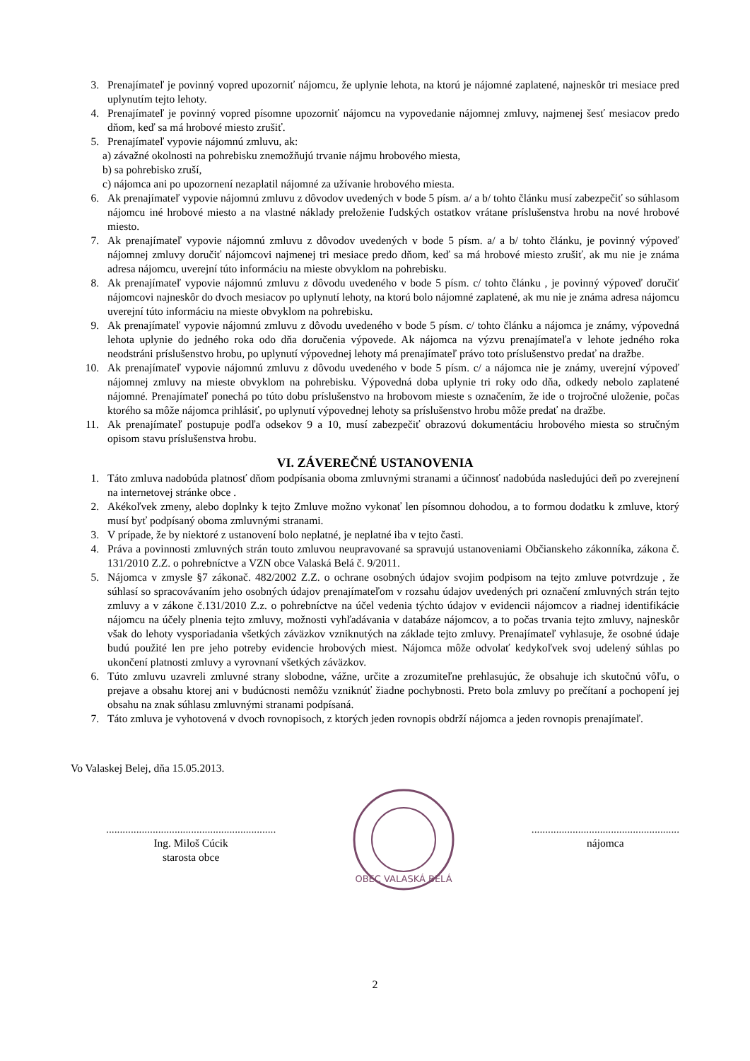3. Prenajímateľ je povinný vopred upozorniť nájomcu, že uplynie lehota, na ktorú je nájomné zaplatené, najneskôr tri mesiace pred uplynutím tejto lehoty.
4. Prenajímateľ je povinný vopred písomne upozorniť nájomcu na vypovedanie nájomnej zmluvy, najmenej šesť mesiacov predo dňom, keď sa má hrobové miesto zrušiť.
5. Prenajímateľ vypovie nájomnú zmluvu, ak:
a) závažné okolnosti na pohrebisku znemožňujú trvanie nájmu hrobového miesta,
b) sa pohrebisko zruší,
c) nájomca ani po upozornení nezaplatil nájomné za užívanie hrobového miesta.
6. Ak prenajímateľ vypovie nájomnú zmluvu z dôvodov uvedených v bode 5 písm. a/ a b/ tohto článku musí zabezpečiť so súhlasom nájomcu iné hrobové miesto a na vlastné náklady preloženie ľudských ostatkov vrátane príslušenstva hrobu na nové hrobové miesto.
7. Ak prenajímateľ vypovie nájomnú zmluvu z dôvodov uvedených v bode 5 písm. a/ a b/ tohto článku, je povinný výpoveď nájomnej zmluvy doručiť nájomcovi najmenej tri mesiace predo dňom, keď sa má hrobové miesto zrušiť, ak mu nie je známa adresa nájomcu, uverejní túto informáciu na mieste obvyklom na pohrebisku.
8. Ak prenajímateľ vypovie nájomnú zmluvu z dôvodu uvedeného v bode 5 písm. c/ tohto článku , je povinný výpoveď doručiť nájomcovi najneskôr do dvoch mesiacov po uplynutí lehoty, na ktorú bolo nájomné zaplatené, ak mu nie je známa adresa nájomcu uverejní túto informáciu na mieste obvyklom na pohrebisku.
9. Ak prenajímateľ vypovie nájomnú zmluvu z dôvodu uvedeného v bode 5 písm. c/ tohto článku a nájomca je známy, výpovedná lehota uplynie do jedného roka odo dňa doručenia výpovede. Ak nájomca na výzvu prenajímateľa v lehote jedného roka neodstráni príslušenstvo hrobu, po uplynutí výpovednej lehoty má prenajímateľ právo toto príslušenstvo predať na dražbe.
10. Ak prenajímateľ vypovie nájomnú zmluvu z dôvodu uvedeného v bode 5 písm. c/ a nájomca nie je známy, uverejní výpoveď nájomnej zmluvy na mieste obvyklom na pohrebisku. Výpovedná doba uplynie tri roky odo dňa, odkedy nebolo zaplatené nájomné. Prenajímateľ ponechá po túto dobu príslušenstvo na hrobovom mieste s označením, že ide o trojročné uloženie, počas ktorého sa môže nájomca prihlásiť, po uplynutí výpovednej lehoty sa príslušenstvo hrobu môže predať na dražbe.
11. Ak prenajímateľ postupuje podľa odsekov 9 a 10, musí zabezpečiť obrazovú dokumentáciu hrobového miesta so stručným opisom stavu príslušenstva hrobu.
VI. ZÁVEREČNÉ USTANOVENIA
1. Táto zmluva nadobúda platnosť dňom podpísania oboma zmluvnými stranami a účinnosť nadobúda nasledujúci deň po zverejnení na internetovej stránke obce .
2. Akékoľvek zmeny, alebo doplnky k tejto Zmluve možno vykonať len písomnou dohodou, a to formou dodatku k zmluve, ktorý musí byť podpísaný oboma zmluvnými stranami.
3. V prípade, že by niektoré z ustanovení bolo neplatné, je neplatné iba v tejto časti.
4. Práva a povinnosti zmluvných strán touto zmluvou neupravované sa spravujú ustanoveniami Občianskeho zákonníka, zákona č. 131/2010 Z.Z. o pohrebníctve a VZN obce Valaská Belá č. 9/2011.
5. Nájomca v zmysle §7 zákonač. 482/2002 Z.Z. o ochrane osobných údajov svojim podpisom na tejto zmluve potvrdzuje , že súhlasí so spracovávaním jeho osobných údajov prenajímateľom v rozsahu údajov uvedených pri označení zmluvných strán tejto zmluvy a v zákone č.131/2010 Z.z. o pohrebníctve na účel vedenia týchto údajov v evidencii nájomcov a riadnej identifikácie nájomcu na účely plnenia tejto zmluvy, možnosti vyhľadávania v databáze nájomcov, a to počas trvania tejto zmluvy, najneskôr však do lehoty vysporiadania všetkých záväzkov vzniknutých na základe tejto zmluvy. Prenajímateľ vyhlasuje, že osobné údaje budú použité len pre jeho potreby evidencie hrobových miest. Nájomca môže odvolať kedykoľvek svoj udelený súhlas po ukončení platnosti zmluvy a vyrovnaní všetkých záväzkov.
6. Túto zmluvu uzavreli zmluvné strany slobodne, vážne, určite a zrozumiteľne prehlasujúc, že obsahuje ich skutočnú vôľu, o prejave a obsahu ktorej ani v budúcnosti nemôžu vzniknúť žiadne pochybnosti. Preto bola zmluvy po prečítaní a pochopení jej obsahu na znak súhlasu zmluvnými stranami podpísaná.
7. Táto zmluva je vyhotovená v dvoch rovnopisoch, z ktorých jeden rovnopis obdrží nájomca a jeden rovnopis prenajímateľ.
Vo Valaskej Belej, dňa 15.05.2013.
..............................................................
Ing. Miloš Cúcik
starosta obce
OBEC VALASKÁ BELÁ
......................................................
nájomca
2